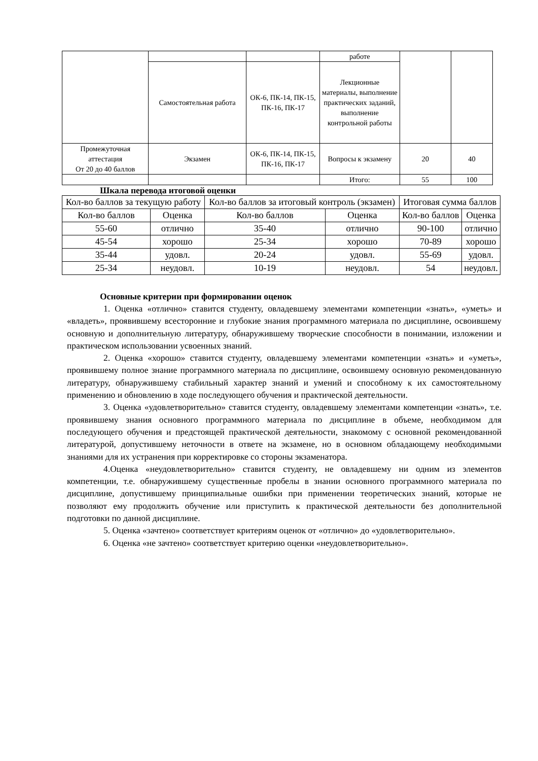| | | | работе | | |
| | Самостоятельная работа | ОК-6, ПК-14, ПК-15, ПК-16, ПК-17 | Лекционные материалы, выполнение практических заданий, выполнение контрольной работы | | |
| Промежуточная аттестация От 20 до 40 баллов | Экзамен | ОК-6, ПК-14, ПК-15, ПК-16, ПК-17 | Вопросы к экзамену | 20 | 40 |
| | | | Итого: | 55 | 100 |
Шкала перевода итоговой оценки
| Кол-во баллов за текущую работу | | Кол-во баллов за итоговый контроль (экзамен) | | Итоговая сумма баллов | |
| --- | --- | --- | --- | --- | --- |
| Кол-во баллов | Оценка | Кол-во баллов | Оценка | Кол-во баллов | Оценка |
| 55-60 | отлично | 35-40 | отлично | 90-100 | отлично |
| 45-54 | хорошо | 25-34 | хорошо | 70-89 | хорошо |
| 35-44 | удовл. | 20-24 | удовл. | 55-69 | удовл. |
| 25-34 | неудовл. | 10-19 | неудовл. | 54 | неудовл. |
Основные критерии при формировании оценок
1. Оценка «отлично» ставится студенту, овладевшему элементами компетенции «знать», «уметь» и «владеть», проявившему всесторонние и глубокие знания программного материала по дисциплине, освоившему основную и дополнительную литературу, обнаружившему творческие способности в понимании, изложении и практическом использовании усвоенных знаний.
2. Оценка «хорошо» ставится студенту, овладевшему элементами компетенции «знать» и «уметь», проявившему полное знание программного материала по дисциплине, освоившему основную рекомендованную литературу, обнаружившему стабильный характер знаний и умений и способному к их самостоятельному применению и обновлению в ходе последующего обучения и практической деятельности.
3. Оценка «удовлетворительно» ставится студенту, овладевшему элементами компетенции «знать», т.е. проявившему знания основного программного материала по дисциплине в объеме, необходимом для последующего обучения и предстоящей практической деятельности, знакомому с основной рекомендованной литературой, допустившему неточности в ответе на экзамене, но в основном обладающему необходимыми знаниями для их устранения при корректировке со стороны экзаменатора.
4.Оценка «неудовлетворительно» ставится студенту, не овладевшему ни одним из элементов компетенции, т.е. обнаружившему существенные пробелы в знании основного программного материала по дисциплине, допустившему принципиальные ошибки при применении теоретических знаний, которые не позволяют ему продолжить обучение или приступить к практической деятельности без дополнительной подготовки по данной дисциплине.
5. Оценка «зачтено» соответствует критериям оценок от «отлично» до «удовлетворительно».
6. Оценка «не зачтено» соответствует критерию оценки «неудовлетворительно».